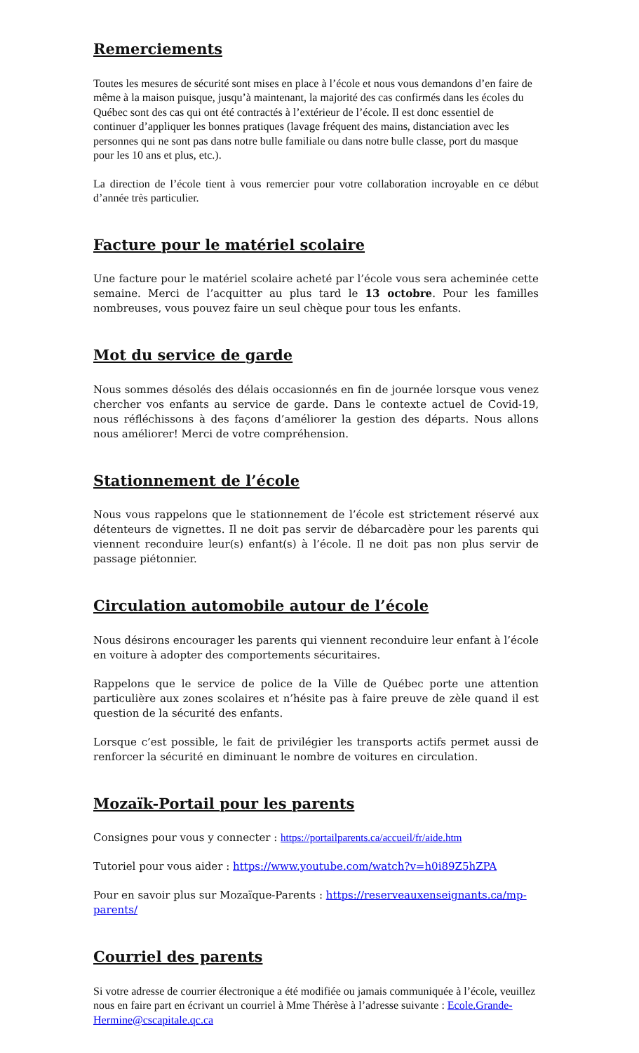Remerciements
Toutes les mesures de sécurité sont mises en place à l’école et nous vous demandons d’en faire de même à la maison puisque, jusqu’à maintenant, la majorité des cas confirmés dans les écoles du Québec sont des cas qui ont été contractés à l’extérieur de l’école. Il est donc essentiel de continuer d’appliquer les bonnes pratiques (lavage fréquent des mains, distanciation avec les personnes qui ne sont pas dans notre bulle familiale ou dans notre bulle classe, port du masque pour les 10 ans et plus, etc.).
La direction de l’école tient à vous remercier pour votre collaboration incroyable en ce début d’année très particulier.
Facture pour le matériel scolaire
Une facture pour le matériel scolaire acheté par l’école vous sera acheminée cette semaine. Merci de l’acquitter au plus tard le 13 octobre. Pour les familles nombreuses, vous pouvez faire un seul chèque pour tous les enfants.
Mot du service de garde
Nous sommes désolés des délais occasionnés en fin de journée lorsque vous venez chercher vos enfants au service de garde. Dans le contexte actuel de Covid-19, nous réfléchissons à des façons d’améliorer la gestion des départs. Nous allons nous améliorer! Merci de votre compréhension.
Stationnement de l’école
Nous vous rappelons que le stationnement de l’école est strictement réservé aux détenteurs de vignettes. Il ne doit pas servir de débarcadère pour les parents qui viennent reconduire leur(s) enfant(s) à l’école. Il ne doit pas non plus servir de passage piétonnier.
Circulation automobile autour de l’école
Nous désirons encourager les parents qui viennent reconduire leur enfant à l’école en voiture à adopter des comportements sécuritaires.
Rappelons que le service de police de la Ville de Québec porte une attention particulière aux zones scolaires et n’hésite pas à faire preuve de zèle quand il est question de la sécurité des enfants.
Lorsque c’est possible, le fait de privilégier les transports actifs permet aussi de renforcer la sécurité en diminuant le nombre de voitures en circulation.
Mozaïk-Portail pour les parents
Consignes pour vous y connecter : https://portailparents.ca/accueil/fr/aide.htm
Tutoriel pour vous aider : https://www.youtube.com/watch?v=h0i89Z5hZPA
Pour en savoir plus sur Mozaïque-Parents : https://reserveauxenseignants.ca/mp-parents/
Courriel des parents
Si votre adresse de courrier électronique a été modifiée ou jamais communiquée à l’école, veuillez nous en faire part en écrivant un courriel à Mme Thérèse à l’adresse suivante : Ecole.Grande-Hermine@cscapitale.qc.ca